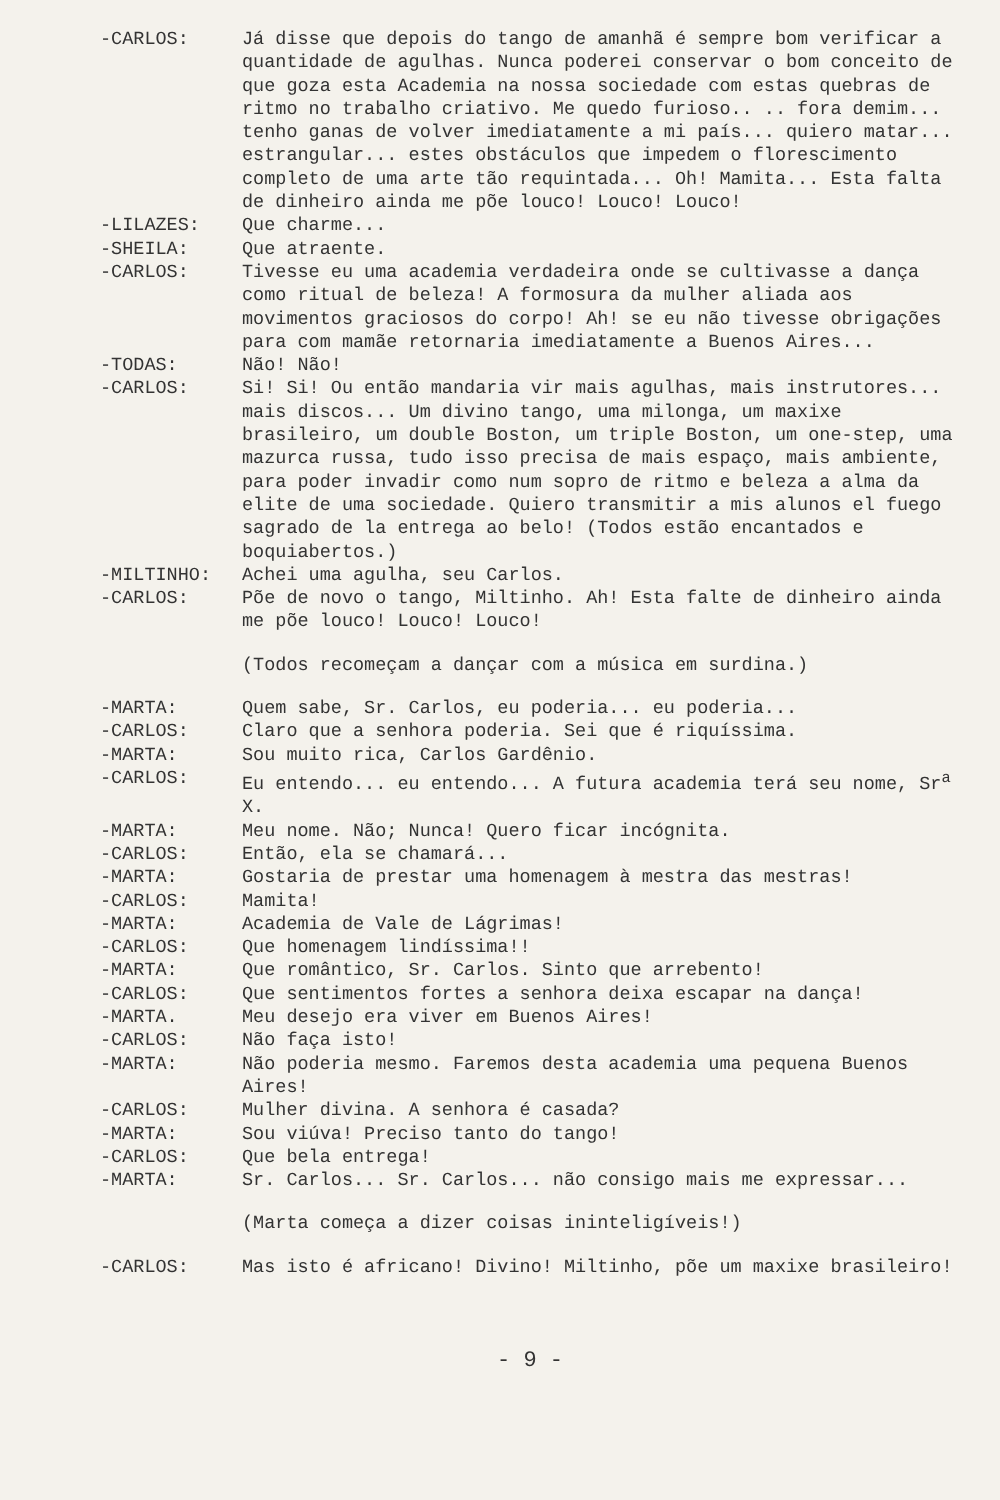-CARLOS: Já disse que depois do tango de amanhã é sempre bom verificar a quantidade de agulhas. Nunca poderei conservar o bom conceito de que goza esta Academia na nossa sociedade com estas quebras de ritmo no trabalho criativo. Me quedo furioso.. .. fora demim... tenho ganas de volver imediatamente a mi país... quiero matar... estrangular... estes obstáculos que impedem o florescimento completo de uma arte tão requintada... Oh! Mamita... Esta falta de dinheiro ainda me põe louco! Louco! Louco!
-LILAZES: Que charme...
-SHEILA: Que atraente.
-CARLOS: Tivesse eu uma academia verdadeira onde se cultivasse a dança como ritual de beleza! A formosura da mulher aliada aos movimentos graciosos do corpo! Ah! se eu não tivesse obrigações para com mamãe retornaria imediatamente a Buenos Aires...
-TODAS: Não! Não!
-CARLOS: Si! Si! Ou então mandaria vir mais agulhas, mais instrutores... mais discos... Um divino tango, uma milonga, um maxixe brasileiro, um double Boston, um triple Boston, um one-step, uma mazurca russa, tudo isso precisa de mais espaço, mais ambiente, para poder invadir como num sopro de ritmo e beleza a alma da elite de uma sociedade. Quiero transmitir a mis alunos el fuego sagrado de la entrega ao belo! (Todos estão encantados e boquiabertos.)
-MILTINHO: Achei uma agulha, seu Carlos.
-CARLOS: Põe de novo o tango, Miltinho. Ah! Esta falte de dinheiro ainda me põe louco! Louco! Louco!
(Todos recomeçam a dançar com a música em surdina.)
-MARTA: Quem sabe, Sr. Carlos, eu poderia... eu poderia...
-CARLOS: Claro que a senhora poderia. Sei que é riquíssima.
-MARTA: Sou muito rica, Carlos Gardênio.
-CARLOS: Eu entendo... eu entendo... A futura academia terá seu nome, Sr<sup>a</sup> X.
-MARTA: Meu nome. Não; Nunca! Quero ficar incógnita.
-CARLOS: Então, ela se chamará...
-MARTA: Gostaria de prestar uma homenagem à mestra das mestras!
-CARLOS: Mamita!
-MARTA: Academia de Vale de Lágrimas!
-CARLOS: Que homenagem lindíssima!!
-MARTA: Que romântico, Sr. Carlos. Sinto que arrebento!
-CARLOS: Que sentimentos fortes a senhora deixa escapar na dança!
-MARTA. Meu desejo era viver em Buenos Aires!
-CARLOS: Não faça isto!
-MARTA: Não poderia mesmo. Faremos desta academia uma pequena Buenos Aires!
-CARLOS: Mulher divina. A senhora é casada?
-MARTA: Sou viúva! Preciso tanto do tango!
-CARLOS: Que bela entrega!
-MARTA: Sr. Carlos... Sr. Carlos... não consigo mais me expressar...
(Marta começa a dizer coisas ininteligíveis!)
-CARLOS: Mas isto é africano! Divino! Miltinho, põe um maxixe brasileiro!
- 9 -